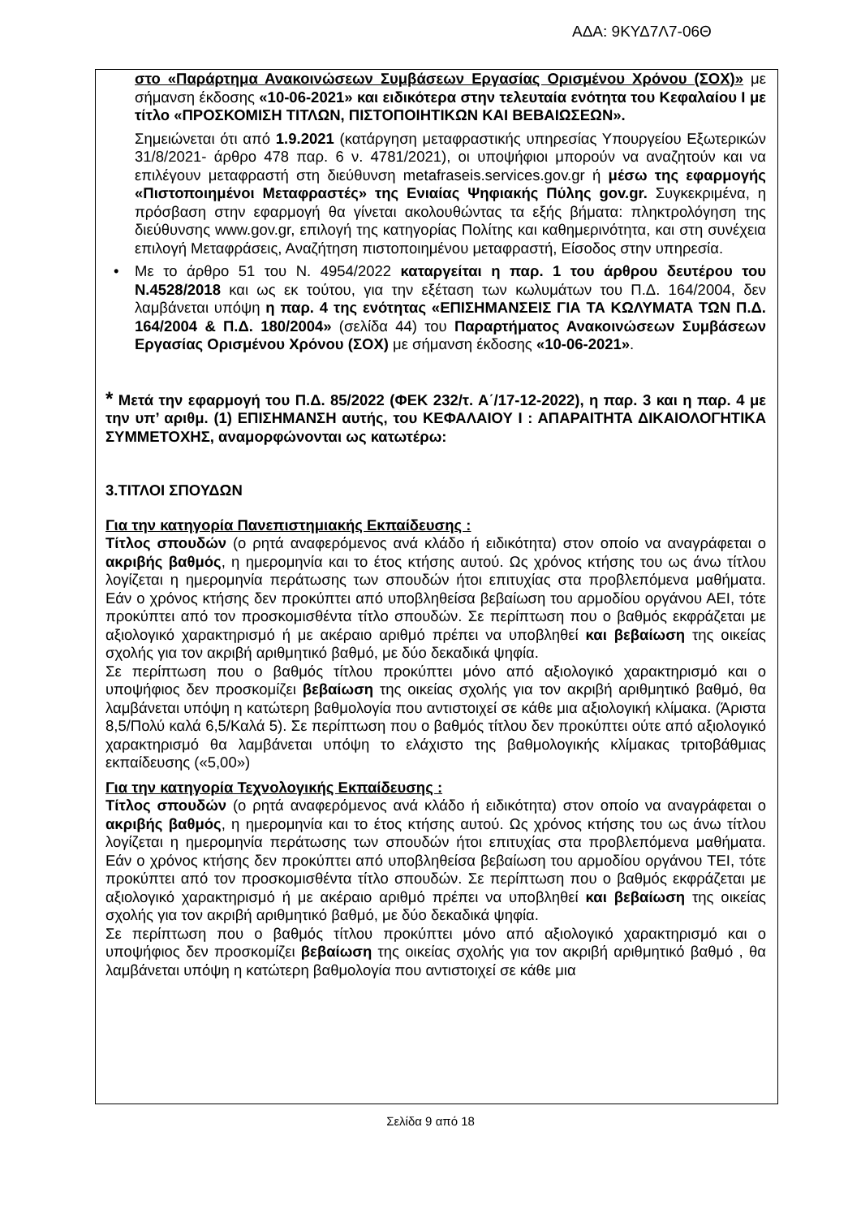ΑΔΑ: 9ΚΥΔ7Λ7-06Θ
στο «Παράρτημα Ανακοινώσεων Συμβάσεων Εργασίας Ορισμένου Χρόνου (ΣΟΧ)» με σήμανση έκδοσης «10-06-2021» και ειδικότερα στην τελευταία ενότητα του Κεφαλαίου Ι με τίτλο «ΠΡΟΣΚΟΜΙΣΗ ΤΙΤΛΩΝ, ΠΙΣΤΟΠΟΙΗΤΙΚΩΝ ΚΑΙ ΒΕΒΑΙΩΣΕΩΝ».
Σημειώνεται ότι από 1.9.2021 (κατάργηση μεταφραστικής υπηρεσίας Υπουργείου Εξωτερικών 31/8/2021- άρθρο 478 παρ. 6 ν. 4781/2021), οι υποψήφιοι μπορούν να αναζητούν και να επιλέγουν μεταφραστή στη διεύθυνση metafraseis.services.gov.gr ή μέσω της εφαρμογής «Πιστοποιημένοι Μεταφραστές» της Ενιαίας Ψηφιακής Πύλης gov.gr. Συγκεκριμένα, η πρόσβαση στην εφαρμογή θα γίνεται ακολουθώντας τα εξής βήματα: πληκτρολόγηση της διεύθυνσης www.gov.gr, επιλογή της κατηγορίας Πολίτης και καθημερινότητα, και στη συνέχεια επιλογή Μεταφράσεις, Αναζήτηση πιστοποιημένου μεταφραστή, Είσοδος στην υπηρεσία.
• Με το άρθρο 51 του Ν. 4954/2022 καταργείται η παρ. 1 του άρθρου δευτέρου του Ν.4528/2018 και ως εκ τούτου, για την εξέταση των κωλυμάτων του Π.Δ. 164/2004, δεν λαμβάνεται υπόψη η παρ. 4 της ενότητας «ΕΠΙΣΗΜΑΝΣΕΙΣ ΓΙΑ ΤΑ ΚΩΛΥΜΑΤΑ ΤΩΝ Π.Δ. 164/2004 & Π.Δ. 180/2004» (σελίδα 44) του Παραρτήματος Ανακοινώσεων Συμβάσεων Εργασίας Ορισμένου Χρόνου (ΣΟΧ) με σήμανση έκδοσης «10-06-2021».
* Μετά την εφαρμογή του Π.Δ. 85/2022 (ΦΕΚ 232/τ. Α΄/17-12-2022), η παρ. 3 και η παρ. 4 με την υπ’ αριθμ. (1) ΕΠΙΣΗΜΑΝΣΗ αυτής, του ΚΕΦΑΛΑΙΟΥ Ι : ΑΠΑΡΑΙΤΗΤΑ ΔΙΚΑΙΟΛΟΓΗΤΙΚΑ ΣΥΜΜΕΤΟΧΗΣ, αναμορφώνονται ως κατωτέρω:
3.ΤΙΤΛΟΙ ΣΠΟΥΔΩΝ
Για την κατηγορία Πανεπιστημιακής Εκπαίδευσης :
Τίτλος σπουδών (ο ρητά αναφερόμενος ανά κλάδο ή ειδικότητα) στον οποίο να αναγράφεται ο ακριβής βαθμός, η ημερομηνία και το έτος κτήσης αυτού. Ως χρόνος κτήσης του ως άνω τίτλου λογίζεται η ημερομηνία περάτωσης των σπουδών ήτοι επιτυχίας στα προβλεπόμενα μαθήματα. Εάν ο χρόνος κτήσης δεν προκύπτει από υποβληθείσα βεβαίωση του αρμοδίου οργάνου ΑΕΙ, τότε προκύπτει από τον προσκομισθέντα τίτλο σπουδών. Σε περίπτωση που ο βαθμός εκφράζεται με αξιολογικό χαρακτηρισμό ή με ακέραιο αριθμό πρέπει να υποβληθεί και βεβαίωση της οικείας σχολής για τον ακριβή αριθμητικό βαθμό, με δύο δεκαδικά ψηφία.
Σε περίπτωση που ο βαθμός τίτλου προκύπτει μόνο από αξιολογικό χαρακτηρισμό και ο υποψήφιος δεν προσκομίζει βεβαίωση της οικείας σχολής για τον ακριβή αριθμητικό βαθμό, θα λαμβάνεται υπόψη η κατώτερη βαθμολογία που αντιστοιχεί σε κάθε μια αξιολογική κλίμακα. (Άριστα 8,5/Πολύ καλά 6,5/Καλά 5). Σε περίπτωση που ο βαθμός τίτλου δεν προκύπτει ούτε από αξιολογικό χαρακτηρισμό θα λαμβάνεται υπόψη το ελάχιστο της βαθμολογικής κλίμακας τριτοβάθμιας εκπαίδευσης («5,00»)
Για την κατηγορία Τεχνολογικής Εκπαίδευσης :
Τίτλος σπουδών (ο ρητά αναφερόμενος ανά κλάδο ή ειδικότητα) στον οποίο να αναγράφεται ο ακριβής βαθμός, η ημερομηνία και το έτος κτήσης αυτού. Ως χρόνος κτήσης του ως άνω τίτλου λογίζεται η ημερομηνία περάτωσης των σπουδών ήτοι επιτυχίας στα προβλεπόμενα μαθήματα. Εάν ο χρόνος κτήσης δεν προκύπτει από υποβληθείσα βεβαίωση του αρμοδίου οργάνου ΤΕΙ, τότε προκύπτει από τον προσκομισθέντα τίτλο σπουδών. Σε περίπτωση που ο βαθμός εκφράζεται με αξιολογικό χαρακτηρισμό ή με ακέραιο αριθμό πρέπει να υποβληθεί και βεβαίωση της οικείας σχολής για τον ακριβή αριθμητικό βαθμό, με δύο δεκαδικά ψηφία.
Σε περίπτωση που ο βαθμός τίτλου προκύπτει μόνο από αξιολογικό χαρακτηρισμό και ο υποψήφιος δεν προσκομίζει βεβαίωση της οικείας σχολής για τον ακριβή αριθμητικό βαθμό , θα λαμβάνεται υπόψη η κατώτερη βαθμολογία που αντιστοιχεί σε κάθε μια
Σελίδα 9 από 18